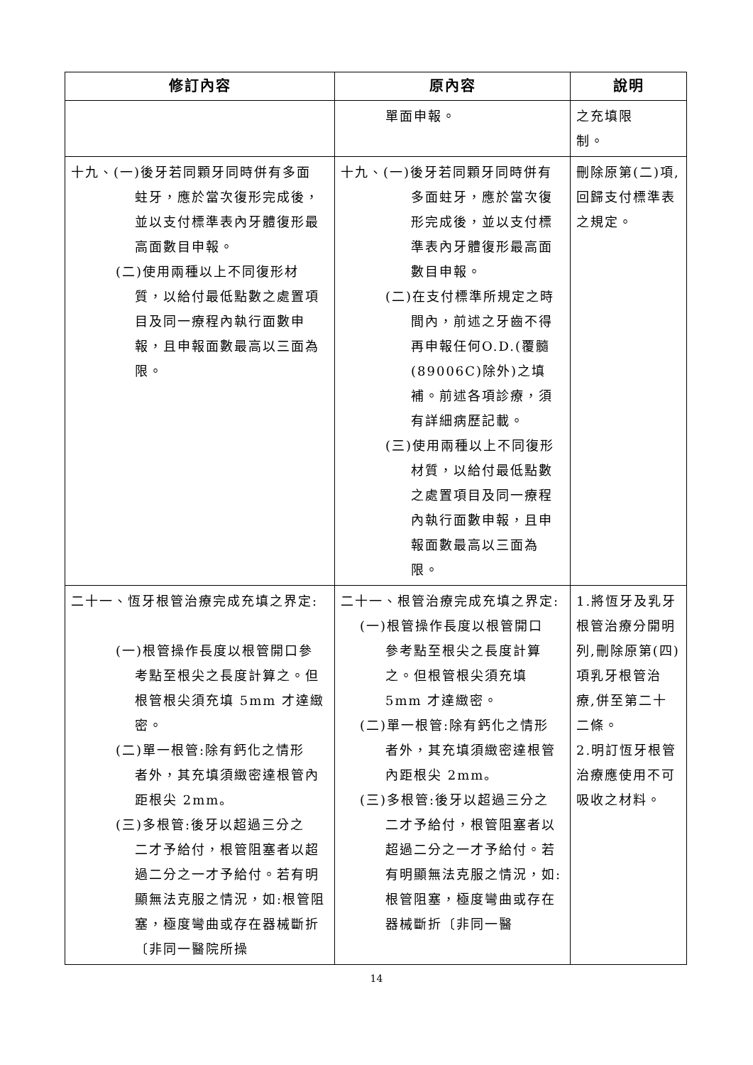| 修訂內容 | 原內容 | 說明 |
| --- | --- | --- |
| | 單面申報。 | 之充填限 制。 |
| 十九、(一)後牙若同顆牙同時併有多面 蛀牙，應於當次復形完成後，並以支付標準表內牙體復形最高面數目申報。 (二)使用兩種以上不同復形材 質，以給付最低點數之處置項目及同一療程內執行面數申報，且申報面數最高以三面為限。 | 十九、(一)後牙若同顆牙同時併有 多面蛀牙，應於當次復形完成後，並以支付標準表內牙體復形最高面數目申報。 (二)在支付標準所規定之時 間內，前述之牙齒不得再申報任何O.D.(覆髓(89006C)除外)之填補。前述各項診療，須有詳細病歷記載。 (三)使用兩種以上不同復形 材質，以給付最低點數之處置項目及同一療程內執行面數申報，且申報面數最高以三面為限。 | 刪除原第(二)項,回歸支付標準表之規定。 |
| 二十一、恆牙根管治療完成充填之界定: (一)根管操作長度以根管開口參 考點至根尖之長度計算之。但根管根尖須充填 5mm 才達緻密。 (二)單一根管:除有鈣化之情形 者外，其充填須緻密達根管內距根尖 2mm。 (三)多根管:後牙以超過三分之 二才予給付，根管阻塞者以超過二分之一才予給付。若有明顯無法克服之情況，如:根管阻塞，極度彎曲或存在器械斷折〔非同一醫院所操 | 二十一、根管治療完成充填之界定: (一)根管操作長度以根管開口 參考點至根尖之長度計算之。但根管根尖須充填 5mm 才達緻密。 (二)單一根管:除有鈣化之情形 者外，其充填須緻密達根管內距根尖 2mm。 (三)多根管:後牙以超過三分之 二才予給付，根管阻塞者以超過二分之一才予給付。若有明顯無法克服之情況，如:根管阻塞，極度彎曲或存在器械斷折〔非同一醫 | 1.將恆牙及乳牙根管治療分開明列,刪除原第(四)項乳牙根管治療,併至第二十二條。 2.明訂恆牙根管治療應使用不可吸收之材料。 |
14